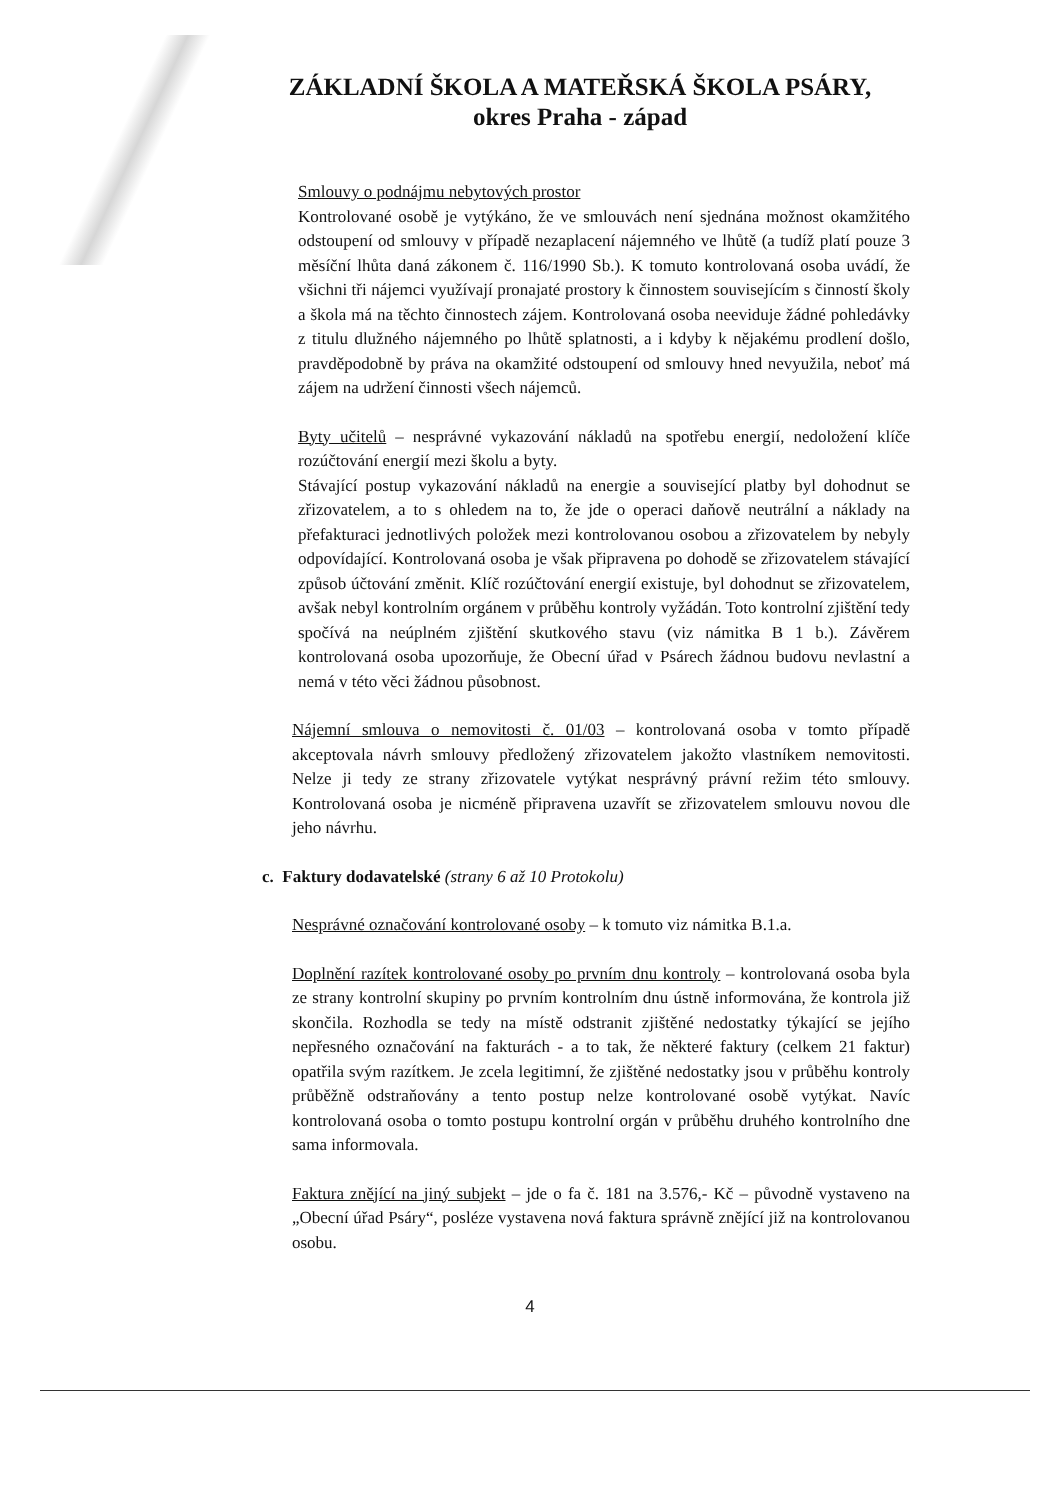ZÁKLADNÍ ŠKOLA A MATEŘSKÁ ŠKOLA PSÁRY,
okres Praha - západ
Smlouvy o podnájmu nebytových prostor
Kontrolované osobě je vytýkáno, že ve smlouvách není sjednána možnost okamžitého odstoupení od smlouvy v případě nezaplacení nájemného ve lhůtě (a tudíž platí pouze 3 měsíční lhůta daná zákonem č. 116/1990 Sb.). K tomuto kontrolovaná osoba uvádí, že všichni tři nájemci využívají pronajaté prostory k činnostem souvisejícím s činností školy a škola má na těchto činnostech zájem. Kontrolovaná osoba neeviduje žádné pohledávky z titulu dlužného nájemného po lhůtě splatnosti, a i kdyby k nějakému prodlení došlo, pravděpodobně by práva na okamžité odstoupení od smlouvy hned nevyužila, neboť má zájem na udržení činnosti všech nájemců.
Byty učitelů – nesprávné vykazování nákladů na spotřebu energií, nedoložení klíče rozúčtování energií mezi školu a byty.
Stávající postup vykazování nákladů na energie a související platby byl dohodnut se zřizovatelem, a to s ohledem na to, že jde o operaci daňově neutrální a náklady na přefakturaci jednotlivých položek mezi kontrolovanou osobou a zřizovatelem by nebyly odpovídající. Kontrolovaná osoba je však připravena po dohodě se zřizovatelem stávající způsob účtování změnit. Klíč rozúčtování energií existuje, byl dohodnut se zřizovatelem, avšak nebyl kontrolním orgánem v průběhu kontroly vyžádán. Toto kontrolní zjištění tedy spočívá na neúplném zjištění skutkového stavu (viz námitka B 1 b.). Závěrem kontrolovaná osoba upozorňuje, že Obecní úřad v Psárech žádnou budovu nevlastní a nemá v této věci žádnou působnost.
Nájemní smlouva o nemovitosti č. 01/03 – kontrolovaná osoba v tomto případě akceptovala návrh smlouvy předložený zřizovatelem jakožto vlastníkem nemovitosti. Nelze ji tedy ze strany zřizovatele vytýkat nesprávný právní režim této smlouvy. Kontrolovaná osoba je nicméně připravena uzavřít se zřizovatelem smlouvu novou dle jeho návrhu.
c. Faktury dodavatelské (strany 6 až 10 Protokolu)
Nesprávné označování kontrolované osoby – k tomuto viz námitka B.1.a.
Doplnění razítek kontrolované osoby po prvním dnu kontroly – kontrolovaná osoba byla ze strany kontrolní skupiny po prvním kontrolním dnu ústně informována, že kontrola již skončila. Rozhodla se tedy na místě odstranit zjištěné nedostatky týkající se jejího nepřesného označování na fakturách - a to tak, že některé faktury (celkem 21 faktur) opatřila svým razítkem. Je zcela legitimní, že zjištěné nedostatky jsou v průběhu kontroly průběžně odstraňovány a tento postup nelze kontrolované osobě vytýkat. Navíc kontrolovaná osoba o tomto postupu kontrolní orgán v průběhu druhého kontrolního dne sama informovala.
Faktura znějící na jiný subjekt – jde o fa č. 181 na 3.576,- Kč – původně vystaveno na „Obecní úřad Psáry“, posléze vystavena nová faktura správně znějící již na kontrolovanou osobu.
4